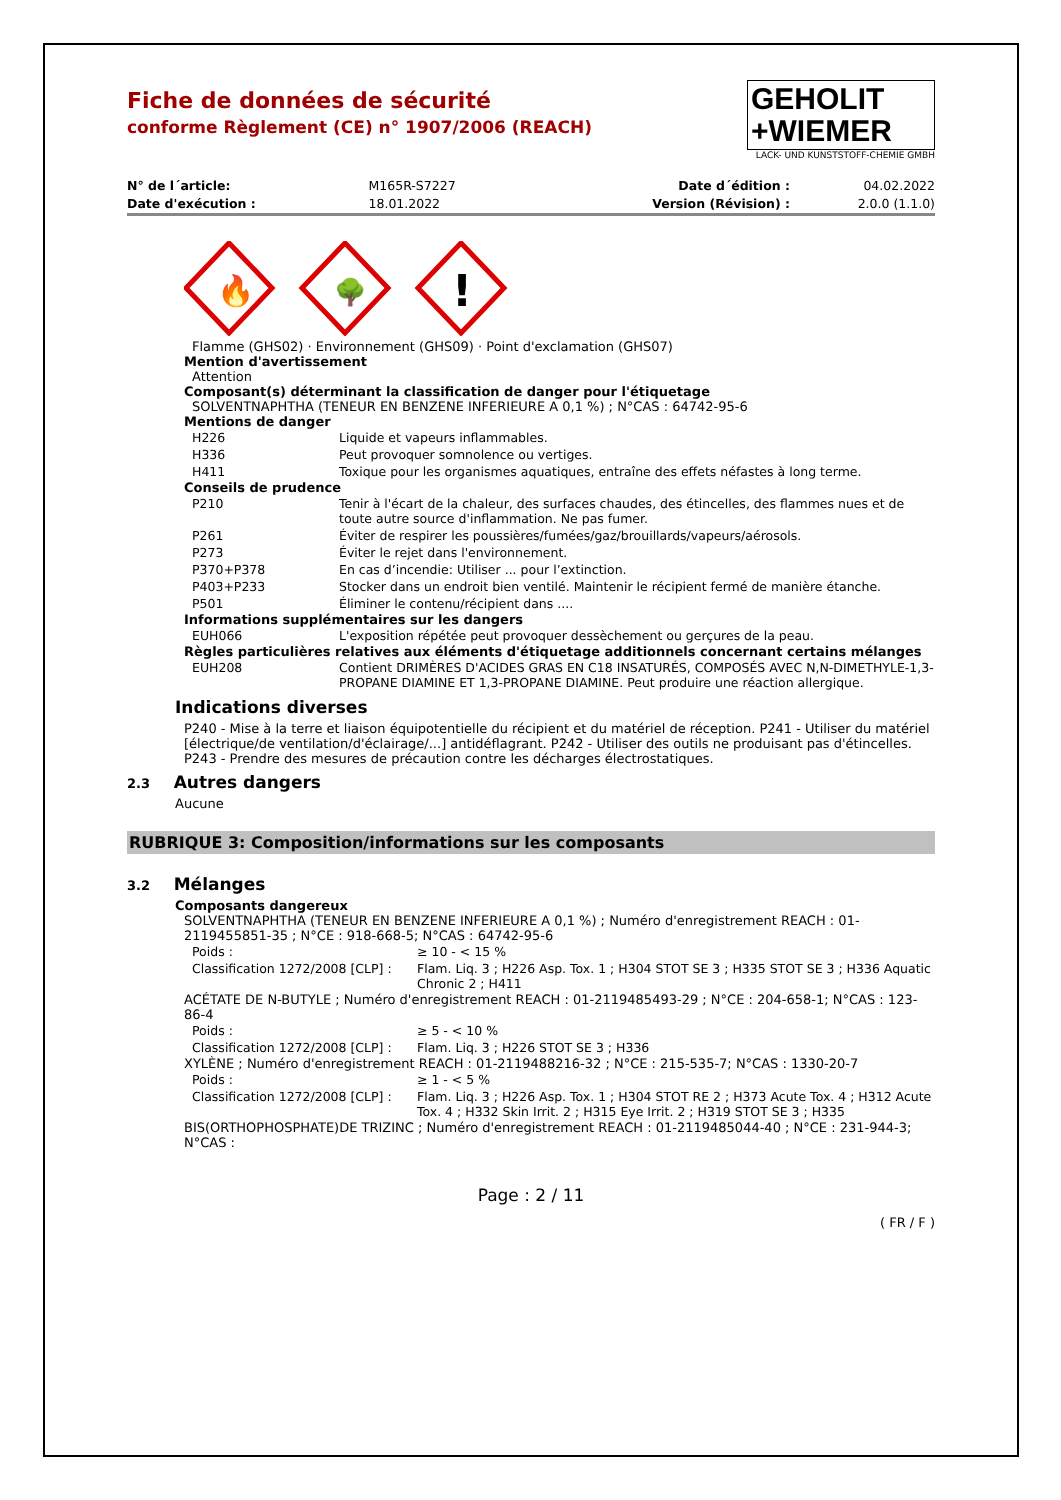GEHOLIT
+WIEMER
LACK- UND KUNSTSTOFF-CHEMIE GMBH
Fiche de données de sécurité
conforme Règlement (CE) n° 1907/2006 (REACH)
| N° de l´article: | M165R-S7227 | Date d´édition : | 04.02.2022 |
| Date d'exécution : | 18.01.2022 | Version (Révision) : | 2.0.0 (1.1.0) |
🔥
🌳
!
Flamme (GHS02) · Environnement (GHS09) · Point d'exclamation (GHS07)
Mention d'avertissement
Attention
Composant(s) déterminant la classification de danger pour l'étiquetage
SOLVENTNAPHTHA (TENEUR EN BENZENE INFERIEURE A 0,1 %) ; N°CAS : 64742-95-6
Mentions de danger
| H226 | Liquide et vapeurs inflammables. |
| H336 | Peut provoquer somnolence ou vertiges. |
| H411 | Toxique pour les organismes aquatiques, entraîne des effets néfastes à long terme. |
Conseils de prudence
| P210 | Tenir à l'écart de la chaleur, des surfaces chaudes, des étincelles, des flammes nues et de toute autre source d'inflammation. Ne pas fumer. |
| P261 | Éviter de respirer les poussières/fumées/gaz/brouillards/vapeurs/aérosols. |
| P273 | Éviter le rejet dans l'environnement. |
| P370+P378 | En cas d’incendie: Utiliser ... pour l’extinction. |
| P403+P233 | Stocker dans un endroit bien ventilé. Maintenir le récipient fermé de manière étanche. |
| P501 | Éliminer le contenu/récipient dans .... |
Informations supplémentaires sur les dangers
| EUH066 | L'exposition répétée peut provoquer dessèchement ou gerçures de la peau. |
Règles particulières relatives aux éléments d'étiquetage additionnels concernant certains mélanges
| EUH208 | Contient DRIMÈRES D'ACIDES GRAS EN C18 INSATURÉS, COMPOSÉS AVEC N,N-DIMETHYLE-1,3-PROPANE DIAMINE ET 1,3-PROPANE DIAMINE. Peut produire une réaction allergique. |
Indications diverses
P240 - Mise à la terre et liaison équipotentielle du récipient et du matériel de réception. P241 - Utiliser du matériel [électrique/de ventilation/d'éclairage/...] antidéflagrant. P242 - Utiliser des outils ne produisant pas d'étincelles. P243 - Prendre des mesures de précaution contre les décharges électrostatiques.
2.3 Autres dangers
Aucune
RUBRIQUE 3: Composition/informations sur les composants
3.2 Mélanges
Composants dangereux
SOLVENTNAPHTHA (TENEUR EN BENZENE INFERIEURE A 0,1 %) ; Numéro d'enregistrement REACH : 01-2119455851-35 ; N°CE : 918-668-5; N°CAS : 64742-95-6
| Poids : | ≥ 10 - < 15 % |
| Classification 1272/2008 [CLP] : | Flam. Liq. 3 ; H226 Asp. Tox. 1 ; H304 STOT SE 3 ; H335 STOT SE 3 ; H336 Aquatic Chronic 2 ; H411 |
ACÉTATE DE N-BUTYLE ; Numéro d'enregistrement REACH : 01-2119485493-29 ; N°CE : 204-658-1; N°CAS : 123-86-4
| Poids : | ≥ 5 - < 10 % |
| Classification 1272/2008 [CLP] : | Flam. Liq. 3 ; H226 STOT SE 3 ; H336 |
XYLÈNE ; Numéro d'enregistrement REACH : 01-2119488216-32 ; N°CE : 215-535-7; N°CAS : 1330-20-7
| Poids : | ≥ 1 - < 5 % |
| Classification 1272/2008 [CLP] : | Flam. Liq. 3 ; H226 Asp. Tox. 1 ; H304 STOT RE 2 ; H373 Acute Tox. 4 ; H312 Acute Tox. 4 ; H332 Skin Irrit. 2 ; H315 Eye Irrit. 2 ; H319 STOT SE 3 ; H335 |
BIS(ORTHOPHOSPHATE)DE TRIZINC ; Numéro d'enregistrement REACH : 01-2119485044-40 ; N°CE : 231-944-3; N°CAS :
Page : 2 / 11
( FR / F )